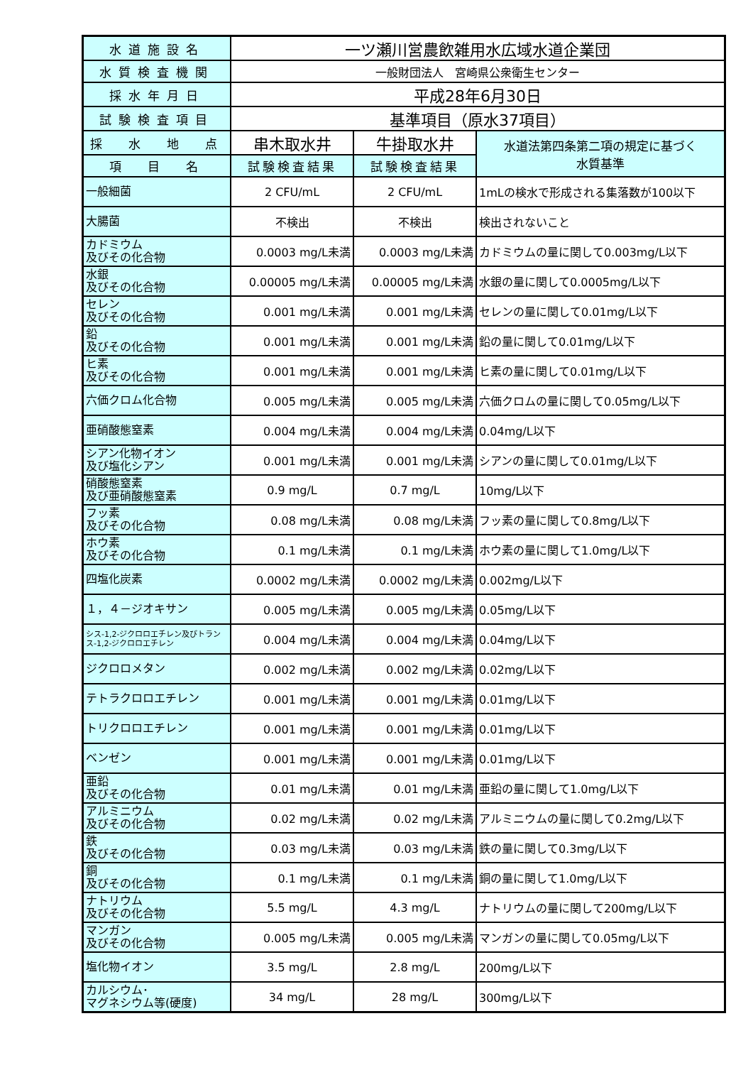| 水道施設名 | 一ツ瀬川営農飲雑用水広域水道企業団 | | |
| 水質検査機関 | 一般財団法人 宮崎県公衆衛生センター | | |
| 採水年月日 | 平成28年6月30日 | | |
| 試験検査項目 | 基準項目（原水37項目） | | |
| 採 水 地 点 | 串木取水井 | 牛掛取水井 | 水道法第四条第二項の規定に基づく 水質基準 |
| 項 目 名 | 試験検査結果 | 試験検査結果 | |
| 一般細菌 | 2 CFU/mL | 2 CFU/mL | 1mLの検水で形成される集落数が100以下 |
| 大腸菌 | 不検出 | 不検出 | 検出されないこと |
| カドミウム 及びその化合物 | 0.0003 mg/L未満 | 0.0003 mg/L未満 | カドミウムの量に関して0.003mg/L以下 |
| 水銀 及びその化合物 | 0.00005 mg/L未満 | 0.00005 mg/L未満 | 水銀の量に関して0.0005mg/L以下 |
| セレン 及びその化合物 | 0.001 mg/L未満 | 0.001 mg/L未満 | セレンの量に関して0.01mg/L以下 |
| 鉛 及びその化合物 | 0.001 mg/L未満 | 0.001 mg/L未満 | 鉛の量に関して0.01mg/L以下 |
| ヒ素 及びその化合物 | 0.001 mg/L未満 | 0.001 mg/L未満 | ヒ素の量に関して0.01mg/L以下 |
| 六価クロム化合物 | 0.005 mg/L未満 | 0.005 mg/L未満 | 六価クロムの量に関して0.05mg/L以下 |
| 亜硝酸態窒素 | 0.004 mg/L未満 | 0.004 mg/L未満 | 0.04mg/L以下 |
| シアン化物イオン 及び塩化シアン | 0.001 mg/L未満 | 0.001 mg/L未満 | シアンの量に関して0.01mg/L以下 |
| 硝酸態窒素 及び亜硝酸態窒素 | 0.9 mg/L | 0.7 mg/L | 10mg/L以下 |
| フッ素 及びその化合物 | 0.08 mg/L未満 | 0.08 mg/L未満 | フッ素の量に関して0.8mg/L以下 |
| ホウ素 及びその化合物 | 0.1 mg/L未満 | 0.1 mg/L未満 | ホウ素の量に関して1.0mg/L以下 |
| 四塩化炭素 | 0.0002 mg/L未満 | 0.0002 mg/L未満 | 0.002mg/L以下 |
| １，４－ジオキサン | 0.005 mg/L未満 | 0.005 mg/L未満 | 0.05mg/L以下 |
| シス-1,2-ジクロロエチレン及びトランス-1,2-ジクロロエチレン | 0.004 mg/L未満 | 0.004 mg/L未満 | 0.04mg/L以下 |
| ジクロロメタン | 0.002 mg/L未満 | 0.002 mg/L未満 | 0.02mg/L以下 |
| テトラクロロエチレン | 0.001 mg/L未満 | 0.001 mg/L未満 | 0.01mg/L以下 |
| トリクロロエチレン | 0.001 mg/L未満 | 0.001 mg/L未満 | 0.01mg/L以下 |
| ベンゼン | 0.001 mg/L未満 | 0.001 mg/L未満 | 0.01mg/L以下 |
| 亜鉛 及びその化合物 | 0.01 mg/L未満 | 0.01 mg/L未満 | 亜鉛の量に関して1.0mg/L以下 |
| アルミニウム 及びその化合物 | 0.02 mg/L未満 | 0.02 mg/L未満 | アルミニウムの量に関して0.2mg/L以下 |
| 鉄 及びその化合物 | 0.03 mg/L未満 | 0.03 mg/L未満 | 鉄の量に関して0.3mg/L以下 |
| 銅 及びその化合物 | 0.1 mg/L未満 | 0.1 mg/L未満 | 銅の量に関して1.0mg/L以下 |
| ナトリウム 及びその化合物 | 5.5 mg/L | 4.3 mg/L | ナトリウムの量に関して200mg/L以下 |
| マンガン 及びその化合物 | 0.005 mg/L未満 | 0.005 mg/L未満 | マンガンの量に関して0.05mg/L以下 |
| 塩化物イオン | 3.5 mg/L | 2.8 mg/L | 200mg/L以下 |
| カルシウム･ マグネシウム等(硬度) | 34 mg/L | 28 mg/L | 300mg/L以下 |